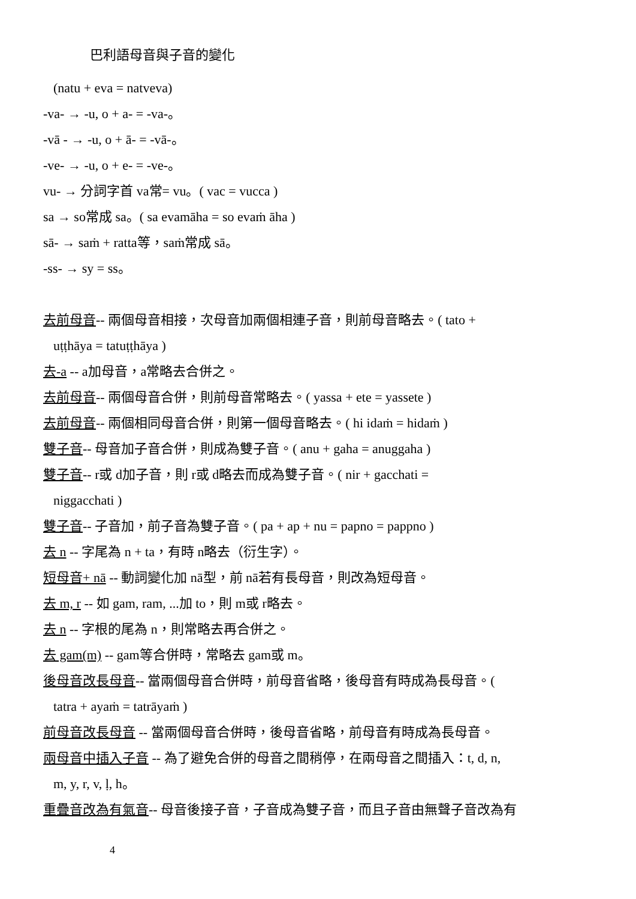巴利語母音與子音的變化
(natu + eva = natveva)
-va- → -u, o + a- = -va-。
-vā - → -u, o + ā- = -vā-。
-ve- → -u, o + e- = -ve-。
vu- → 分詞字首 va常= vu。( vac = vucca )
sa → so常成 sa。( sa evamāha = so evaṁ āha )
sā- → saṁ + ratta等，saṁ常成 sā。
-ss- → sy = ss。
去前母音-- 兩個母音相接，次母音加兩個相連子音，則前母音略去。( tato +
uṭṭhāya = tatuṭṭhāya )
去-a -- a加母音，a常略去合併之。
去前母音-- 兩個母音合併，則前母音常略去。( yassa + ete = yassete )
去前母音-- 兩個相同母音合併，則第一個母音略去。( hi idaṁ = hidaṁ )
雙子音-- 母音加子音合併，則成為雙子音。( anu + gaha = anuggaha )
雙子音-- r或 d加子音，則 r或 d略去而成為雙子音。( nir + gacchati =
niggacchati )
雙子音-- 子音加，前子音為雙子音。( pa + ap + nu = papno = pappno )
去 n -- 字尾為 n + ta，有時 n略去（衍生字）。
短母音+ nā -- 動詞變化加 nā型，前 nā若有長母音，則改為短母音。
去 m, r -- 如 gam, ram, ...加 to，則 m或 r略去。
去 n -- 字根的尾為 n，則常略去再合併之。
去 gam(m) -- gam等合併時，常略去 gam或 m。
後母音改長母音-- 當兩個母音合併時，前母音省略，後母音有時成為長母音。(
tatra + ayaṁ = tatrāyaṁ )
前母音改長母音 -- 當兩個母音合併時，後母音省略，前母音有時成為長母音。
兩母音中插入子音 -- 為了避免合併的母音之間稍停，在兩母音之間插入：t, d, n,
m, y, r, v, ḷ, h。
重疊音改為有氣音-- 母音後接子音，子音成為雙子音，而且子音由無聲子音改為有
4